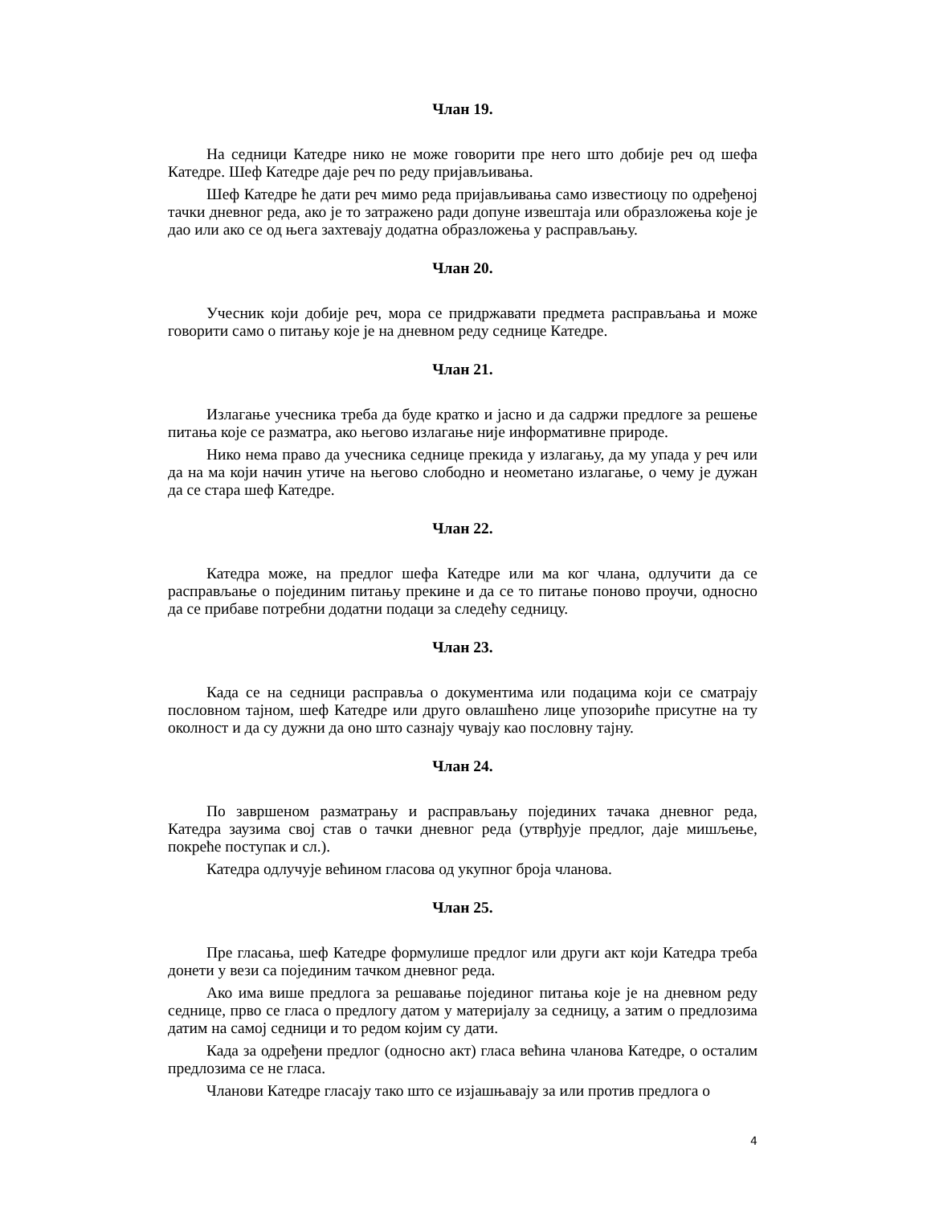Члан 19.
На седници Катедре нико не може говорити пре него што добије реч од шефа Катедре. Шеф Катедре даје реч по реду пријављивања.
Шеф Катедре ће дати реч мимо реда пријављивања само известиоцу по одређеној тачки дневног реда, ако је то затражено ради допуне извештаја или образложења које је дао или ако се од њега захтевају додатна образложења у расправљању.
Члан 20.
Учесник који добије реч, мора се придржавати предмета расправљања и може говорити само о питању које је на дневном реду седнице Катедре.
Члан 21.
Излагање учесника треба да буде кратко и јасно и да садржи предлоге за решење питања које се разматра, ако његово излагање није информативне природе.
Нико нема право да учесника седнице прекида у излагању, да му упада у реч или да на ма који начин утиче на његово слободно и неометано излагање, о чему је дужан да се стара шеф Катедре.
Члан 22.
Катедра може, на предлог шефа Катедре или ма ког члана, одлучити да се расправљање о појединим питању прекине и да се то питање поново проучи, односно да се прибаве потребни додатни подаци за следећу седницу.
Члан 23.
Када се на седници расправља о документима или подацима који се сматрају пословном тајном, шеф Катедре или друго овлашћено лице упозориће присутне на ту околност и да су дужни да оно што сазнају чувају као пословну тајну.
Члан 24.
По завршеном разматрању и расправљању појединих тачака дневног реда, Катедра заузима свој став о тачки дневног реда (утврђује предлог, даје мишљење, покреће поступак и сл.).
Катедра одлучује већином гласова од укупног броја чланова.
Члан 25.
Пре гласања, шеф Катедре формулише предлог или други акт који Катедра треба донети у вези са појединим тачком дневног реда.
Ако има више предлога за решавање појединог питања које је на дневном реду седнице, прво се гласа о предлогу датом у материјалу за седницу, а затим о предлозима датим на самој седници и то редом којим су дати.
Када за одређени предлог (односно акт) гласа већина чланова Катедре, о осталим предлозима се не гласа.
Чланови Катедре гласају тако што се изјашњавају за или против предлога о
4